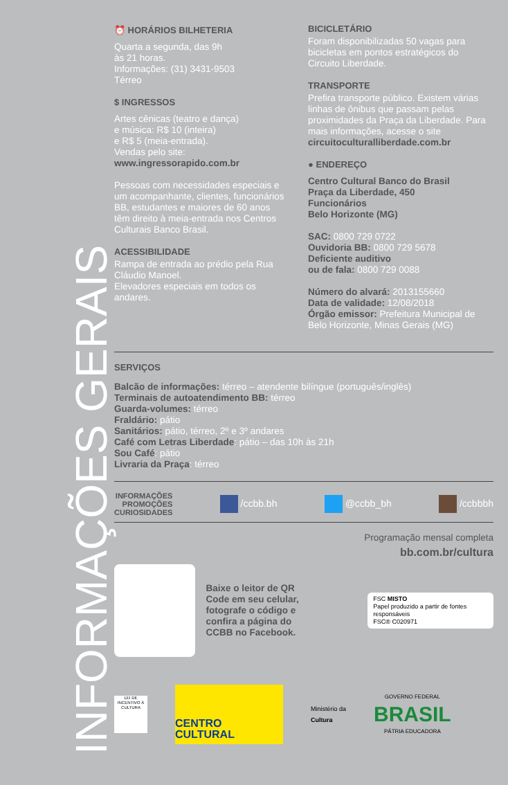INFORMAÇÕES GERAIS
⏰ HORÁRIOS BILHETERIA
Quarta a segunda, das 9h
às 21 horas.
Informações: (31) 3431-9503
Térreo
$ INGRESSOS
Artes cênicas (teatro e dança)
e música: R$ 10 (inteira)
e R$ 5 (meia-entrada).
Vendas pelo site:
www.ingressorapido.com.br
Pessoas com necessidades especiais e um acompanhante, clientes, funcionários BB, estudantes e maiores de 60 anos têm direito à meia-entrada nos Centros Culturais Banco Brasil.
ACESSIBILIDADE
Rampa de entrada ao prédio pela Rua Cláudio Manoel.
Elevadores especiais em todos os andares.
BICICLETÁRIO
Foram disponibilizadas 50 vagas para bicicletas em pontos estratégicos do Circuito Liberdade.
TRANSPORTE
Prefira transporte público. Existem várias linhas de ônibus que passam pelas proximidades da Praça da Liberdade. Para mais informações, acesse o site circuitoculturalliberdade.com.br
● ENDEREÇO
Centro Cultural Banco do Brasil
Praça da Liberdade, 450
Funcionários
Belo Horizonte (MG)
SAC: 0800 729 0722
Ouvidoria BB: 0800 729 5678
Deficiente auditivo
ou de fala: 0800 729 0088
Número do alvará: 2013155660
Data de validade: 12/08/2018
Órgão emissor: Prefeitura Municipal de Belo Horizonte, Minas Gerais (MG)
SERVIÇOS
Balcão de informações: térreo – atendente bilíngue (português/inglês)
Terminais de autoatendimento BB: térreo
Guarda-volumes: térreo
Fraldário: pátio
Sanitários: pátio, térreo, 2º e 3º andares
Café com Letras Liberdade: pátio – das 10h às 21h
Sou Café: pátio
Livraria da Praça: térreo
INFORMAÇÕES
PROMOÇÕES
CURIOSIDADES /ccbb.bh @ccbb_bh /ccbbbh
Programação mensal completa
bb.com.br/cultura
Baixe o leitor de QR Code em seu celular, fotografe o código e confira a página do CCBB no Facebook.
FSC MISTO
Papel produzido a partir de fontes responsáveis
FSC® C020971
LEI DE INCENTIVO À CULTURA
CENTRO CULTURAL
Ministério da
Cultura
GOVERNO FEDERAL
BRASIL
PÁTRIA EDUCADORA